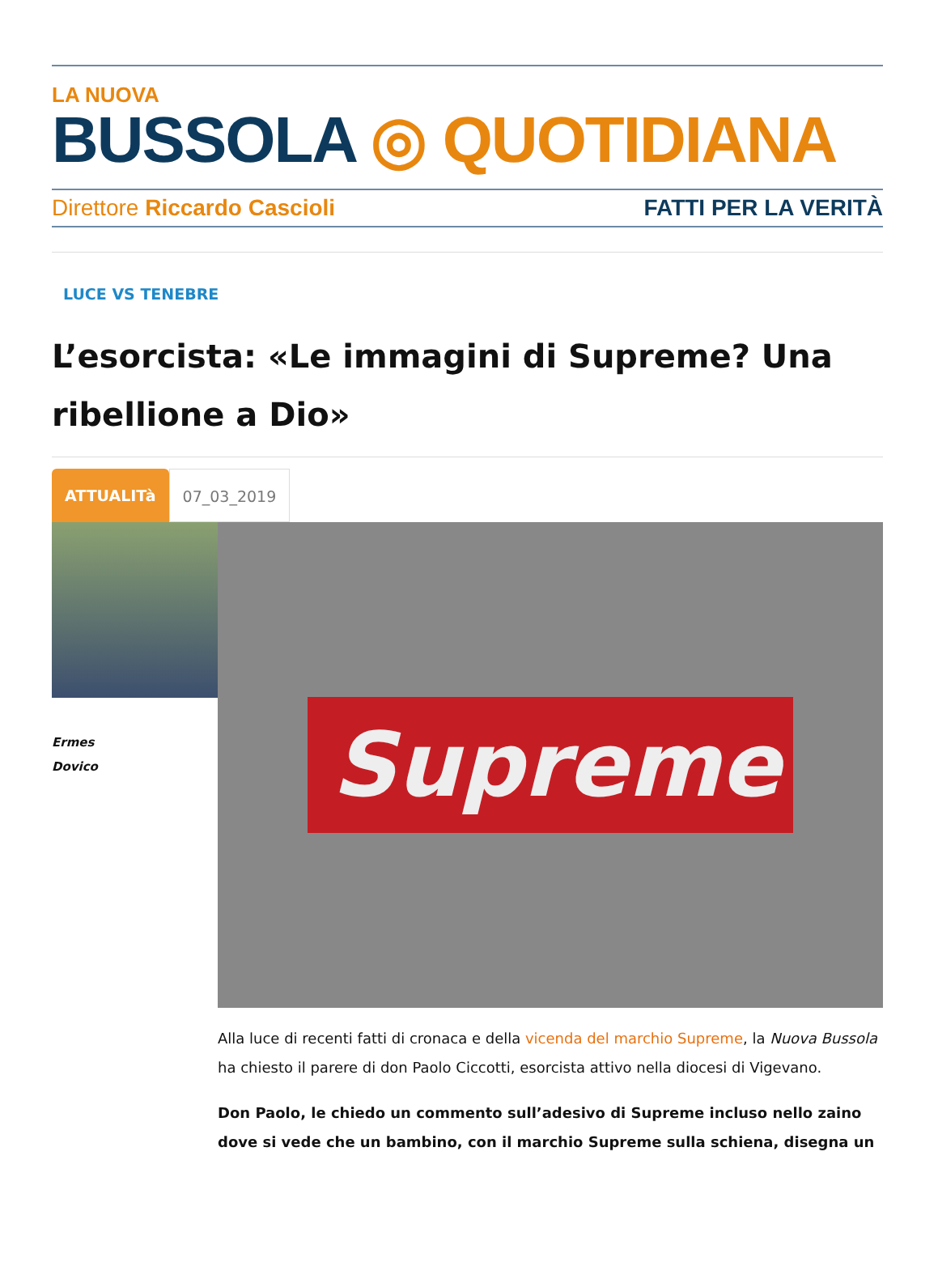LA NUOVA
BUSSOLA ◎ QUOTIDIANA
Direttore Riccardo Cascioli FATTI PER LA VERITÀ
LUCE VS TENEBRE
L’esorcista: «Le immagini di Supreme? Una ribellione a Dio»
ATTUALITà 07_03_2019
Ermes
Dovico
Supreme
Alla luce di recenti fatti di cronaca e della vicenda del marchio Supreme, la Nuova Bussola ha chiesto il parere di don Paolo Ciccotti, esorcista attivo nella diocesi di Vigevano.
Don Paolo, le chiedo un commento sull’adesivo di Supreme incluso nello zaino dove si vede che un bambino, con il marchio Supreme sulla schiena, disegna un